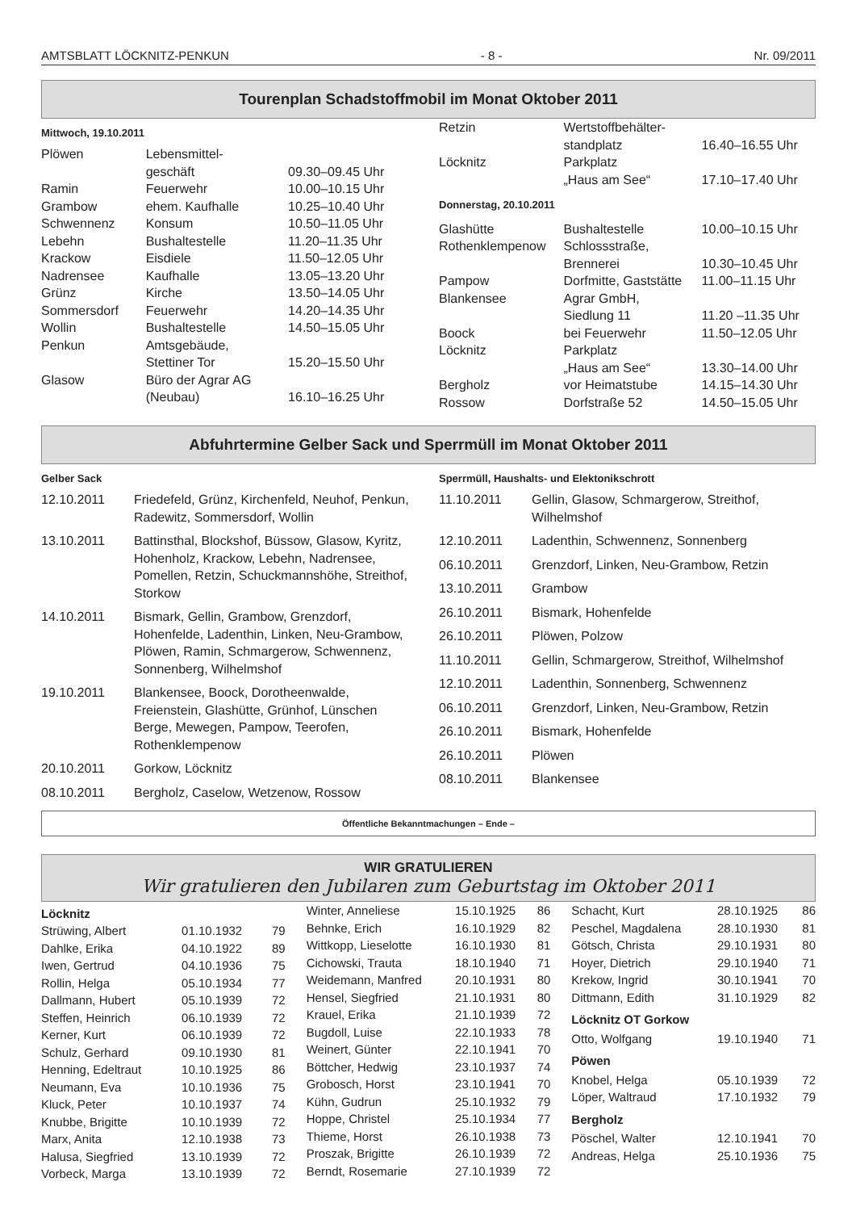AMTSBLATT LÖCKNITZ-PENKUN - 8 - Nr. 09/2011
Tourenplan Schadstoffmobil im Monat Oktober 2011
Mittwoch, 19.10.2011
| Plöwen | Lebensmittel- geschäft | 09.30–09.45 Uhr |
| Ramin | Feuerwehr | 10.00–10.15 Uhr |
| Grambow | ehem. Kaufhalle | 10.25–10.40 Uhr |
| Schwennenz | Konsum | 10.50–11.05 Uhr |
| Lebehn | Bushaltestelle | 11.20–11.35 Uhr |
| Krackow | Eisdiele | 11.50–12.05 Uhr |
| Nadrensee | Kaufhalle | 13.05–13.20 Uhr |
| Grünz | Kirche | 13.50–14.05 Uhr |
| Sommersdorf | Feuerwehr | 14.20–14.35 Uhr |
| Wollin | Bushaltestelle | 14.50–15.05 Uhr |
| Penkun | Amtsgebäude, Stettiner Tor | 15.20–15.50 Uhr |
| Glasow | Büro der Agrar AG (Neubau) | 16.10–16.25 Uhr |
| Retzin | Wertstoffbehälter- standplatz | 16.40–16.55 Uhr |
| Löcknitz | Parkplatz „Haus am See“ | 17.10–17.40 Uhr |
| Donnerstag, 20.10.2011 | | |
| Glashütte | Bushaltestelle | 10.00–10.15 Uhr |
| Rothenklempenow | Schlossstraße, Brennerei | 10.30–10.45 Uhr |
| Pampow | Dorfmitte, Gaststätte | 11.00–11.15 Uhr |
| Blankensee | Agrar GmbH, Siedlung 11 | 11.20 –11.35 Uhr |
| Boock | bei Feuerwehr | 11.50–12.05 Uhr |
| Löcknitz | Parkplatz „Haus am See“ | 13.30–14.00 Uhr |
| Bergholz | vor Heimatstube | 14.15–14.30 Uhr |
| Rossow | Dorfstraße 52 | 14.50–15.05 Uhr |
Abfuhrtermine Gelber Sack und Sperrmüll im Monat Oktober 2011
Gelber Sack
| 12.10.2011 | Friedefeld, Grünz, Kirchenfeld, Neuhof, Penkun, Radewitz, Sommersdorf, Wollin |
| 13.10.2011 | Battinsthal, Blockshof, Büssow, Glasow, Kyritz, Hohenholz, Krackow, Lebehn, Nadrensee, Pomellen, Retzin, Schuckmannshöhe, Streithof, Storkow |
| 14.10.2011 | Bismark, Gellin, Grambow, Grenzdorf, Hohenfelde, Ladenthin, Linken, Neu-Grambow, Plöwen, Ramin, Schmargerow, Schwennenz, Sonnenberg, Wilhelmshof |
| 19.10.2011 | Blankensee, Boock, Dorotheenwalde, Freienstein, Glashütte, Grünhof, Lünschen Berge, Mewegen, Pampow, Teerofen, Rothenklempenow |
| 20.10.2011 | Gorkow, Löcknitz |
| 08.10.2011 | Bergholz, Caselow, Wetzenow, Rossow |
Sperrmüll, Haushalts- und Elektonikschrott
| 11.10.2011 | Gellin, Glasow, Schmargerow, Streithof, Wilhelmshof |
| 12.10.2011 | Ladenthin, Schwennenz, Sonnenberg |
| 06.10.2011 | Grenzdorf, Linken, Neu-Grambow, Retzin |
| 13.10.2011 | Grambow |
| 26.10.2011 | Bismark, Hohenfelde |
| 26.10.2011 | Plöwen, Polzow |
| 11.10.2011 | Gellin, Schmargerow, Streithof, Wilhelmshof |
| 12.10.2011 | Ladenthin, Sonnenberg, Schwennenz |
| 06.10.2011 | Grenzdorf, Linken, Neu-Grambow, Retzin |
| 26.10.2011 | Bismark, Hohenfelde |
| 26.10.2011 | Plöwen |
| 08.10.2011 | Blankensee |
Öffentliche Bekanntmachungen – Ende –
WIR GRATULIEREN
Wir gratulieren den Jubilaren zum Geburtstag im Oktober 2011
Löcknitz
| Strüwing, Albert | 01.10.1932 | 79 |
| Dahlke, Erika | 04.10.1922 | 89 |
| Iwen, Gertrud | 04.10.1936 | 75 |
| Rollin, Helga | 05.10.1934 | 77 |
| Dallmann, Hubert | 05.10.1939 | 72 |
| Steffen, Heinrich | 06.10.1939 | 72 |
| Kerner, Kurt | 06.10.1939 | 72 |
| Schulz, Gerhard | 09.10.1930 | 81 |
| Henning, Edeltraut | 10.10.1925 | 86 |
| Neumann, Eva | 10.10.1936 | 75 |
| Kluck, Peter | 10.10.1937 | 74 |
| Knubbe, Brigitte | 10.10.1939 | 72 |
| Marx, Anita | 12.10.1938 | 73 |
| Halusa, Siegfried | 13.10.1939 | 72 |
| Vorbeck, Marga | 13.10.1939 | 72 |
| Winter, Anneliese | 15.10.1925 | 86 |
| Behnke, Erich | 16.10.1929 | 82 |
| Wittkopp, Lieselotte | 16.10.1930 | 81 |
| Cichowski, Trauta | 18.10.1940 | 71 |
| Weidemann, Manfred | 20.10.1931 | 80 |
| Hensel, Siegfried | 21.10.1931 | 80 |
| Krauel, Erika | 21.10.1939 | 72 |
| Bugdoll, Luise | 22.10.1933 | 78 |
| Weinert, Günter | 22.10.1941 | 70 |
| Böttcher, Hedwig | 23.10.1937 | 74 |
| Grobosch, Horst | 23.10.1941 | 70 |
| Kühn, Gudrun | 25.10.1932 | 79 |
| Hoppe, Christel | 25.10.1934 | 77 |
| Thieme, Horst | 26.10.1938 | 73 |
| Proszak, Brigitte | 26.10.1939 | 72 |
| Berndt, Rosemarie | 27.10.1939 | 72 |
| Schacht, Kurt | 28.10.1925 | 86 |
| Peschel, Magdalena | 28.10.1930 | 81 |
| Götsch, Christa | 29.10.1931 | 80 |
| Hoyer, Dietrich | 29.10.1940 | 71 |
| Krekow, Ingrid | 30.10.1941 | 70 |
| Dittmann, Edith | 31.10.1929 | 82 |
| Löcknitz OT Gorkow | | |
| Otto, Wolfgang | 19.10.1940 | 71 |
| Pöwen | | |
| Knobel, Helga | 05.10.1939 | 72 |
| Löper, Waltraud | 17.10.1932 | 79 |
| Bergholz | | |
| Pöschel, Walter | 12.10.1941 | 70 |
| Andreas, Helga | 25.10.1936 | 75 |